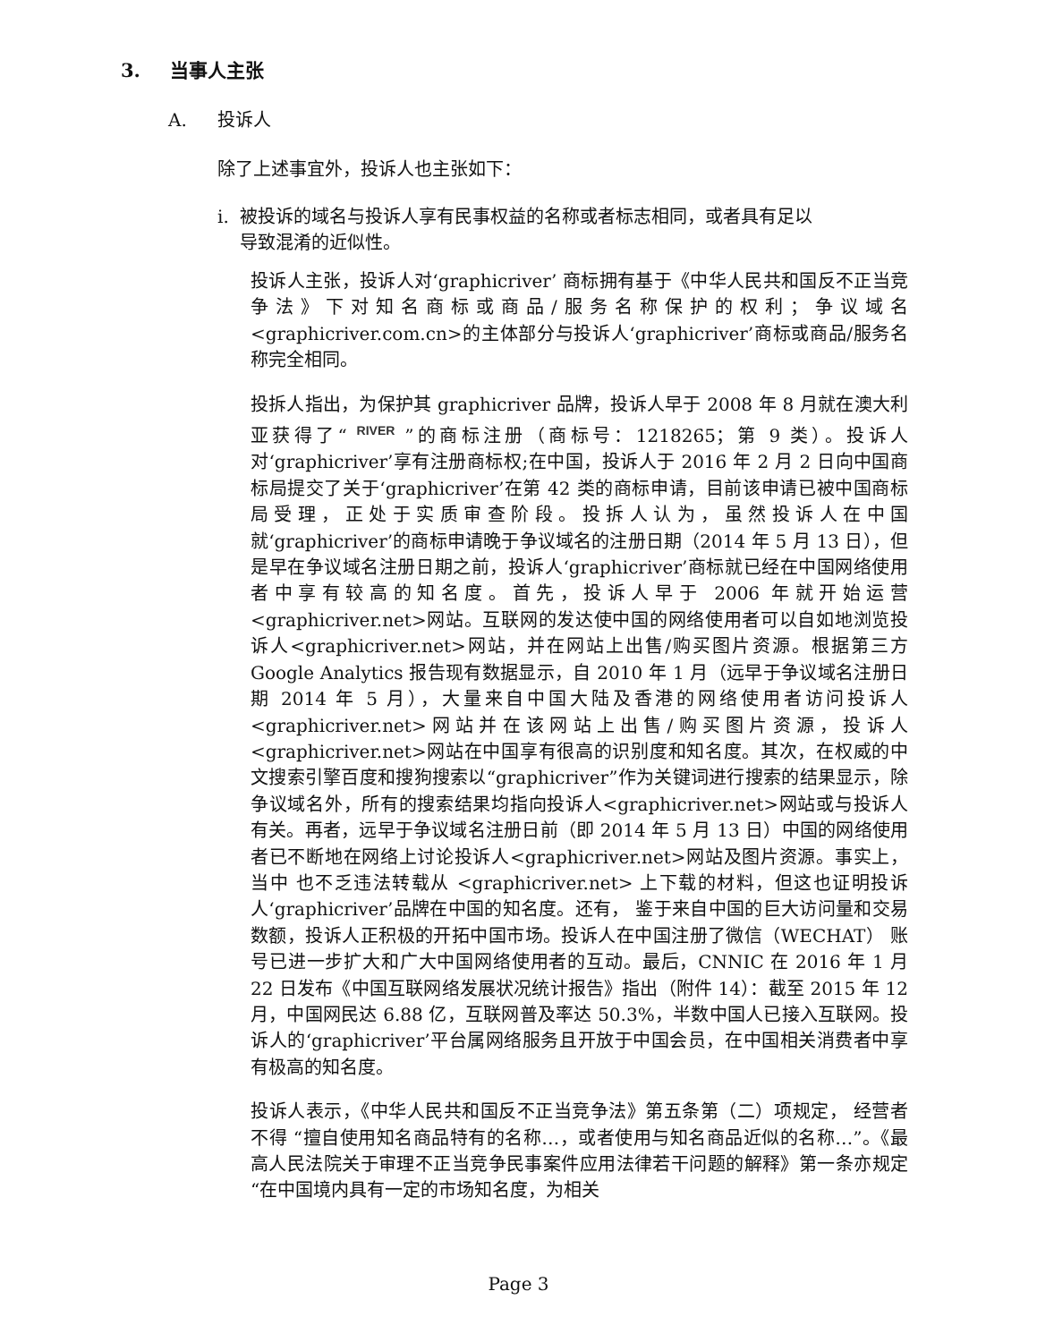3. 当事人主张
A. 投诉人
除了上述事宜外，投诉人也主张如下：
i. 被投诉的域名与投诉人享有民事权益的名称或者标志相同，或者具有足以
导致混淆的近似性。
投诉人主张，投诉人对‘graphicriver’ 商标拥有基于《中华人民共和国反不正当竞争法》下对知名商标或商品/服务名称保护的权利；争议域名<graphicriver.com.cn>的主体部分与投诉人‘graphicriver’商标或商品/服务名称完全相同。
投拆人指出，为保护其 graphicriver 品牌，投诉人早于 2008 年 8 月就在澳大利亚获得了“ RIVER ”的商标注册（商标号：1218265；第 9 类）。投诉人对‘graphicriver’享有注册商标权;在中国，投诉人于 2016 年 2 月 2 日向中国商标局提交了关于‘graphicriver’在第 42 类的商标申请，目前该申请已被中国商标局受理，正处于实质审查阶段。投拆人认为，虽然投诉人在中国就‘graphicriver’的商标申请晚于争议域名的注册日期（2014 年 5 月 13 日），但是早在争议域名注册日期之前，投诉人‘graphicriver’商标就已经在中国网络使用者中享有较高的知名度。首先，投诉人早于 2006 年就开始运营<graphicriver.net>网站。互联网的发达使中国的网络使用者可以自如地浏览投诉人<graphicriver.net>网站，并在网站上出售/购买图片资源。根据第三方 Google Analytics 报告现有数据显示，自 2010 年 1 月（远早于争议域名注册日期 2014 年 5 月），大量来自中国大陆及香港的网络使用者访问投诉人<graphicriver.net>网站并在该网站上出售/购买图片资源，投诉人<graphicriver.net>网站在中国享有很高的识别度和知名度。其次，在权威的中文搜索引擎百度和搜狗搜索以“graphicriver”作为关键词进行搜索的结果显示，除争议域名外，所有的搜索结果均指向投诉人<graphicriver.net>网站或与投诉人有关。再者，远早于争议域名注册日前（即 2014 年 5 月 13 日）中国的网络使用者已不断地在网络上讨论投诉人<graphicriver.net>网站及图片资源。事实上，当中 也不乏违法转载从 <graphicriver.net> 上下载的材料，但这也证明投诉人‘graphicriver’品牌在中国的知名度。还有， 鉴于来自中国的巨大访问量和交易数额，投诉人正积极的开拓中国市场。投诉人在中国注册了微信（WECHAT） 账号已进一步扩大和广大中国网络使用者的互动。最后，CNNIC 在 2016 年 1 月 22 日发布《中国互联网络发展状况统计报告》指出（附件 14）：截至 2015 年 12 月，中国网民达 6.88 亿，互联网普及率达 50.3%，半数中国人已接入互联网。投诉人的‘graphicriver’平台属网络服务且开放于中国会员，在中国相关消费者中享有极高的知名度。
投诉人表示，《中华人民共和国反不正当竞争法》第五条第（二）项规定， 经营者不得 “擅自使用知名商品特有的名称…，或者使用与知名商品近似的名称…”。《最高人民法院关于审理不正当竞争民事案件应用法律若干问题的解释》第一条亦规定“在中国境内具有一定的市场知名度，为相关
Page 3